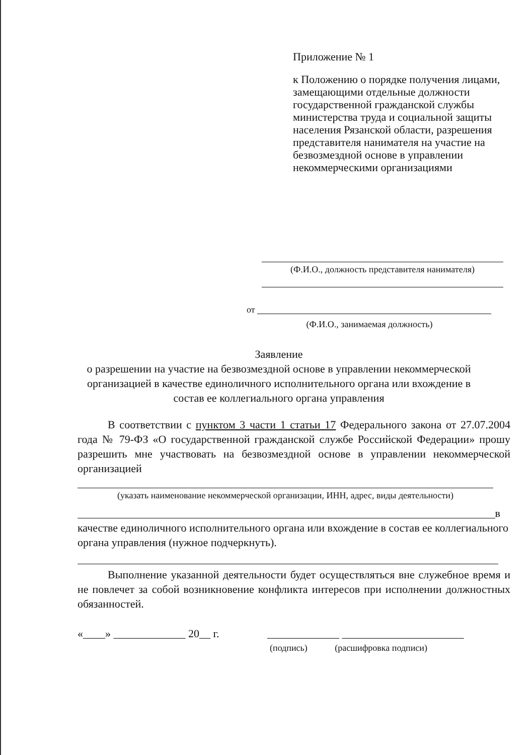Приложение № 1
к Положению о порядке получения лицами, замещающими отдельные должности государственной гражданской службы министерства труда и социальной защиты населения Рязанской области, разрешения представителя нанимателя на участие на безвозмездной основе в управлении некоммерческими организациями
(Ф.И.О., должность представителя нанимателя)
от
(Ф.И.О., занимаемая должность)
Заявление
о разрешении на участие на безвозмездной основе в управлении некоммерческой организацией в качестве единоличного исполнительного органа или вхождение в состав ее коллегиального органа управления
В соответствии с пунктом 3 части 1 статьи 17 Федерального закона от 27.07.2004 года № 79-ФЗ «О государственной гражданской службе Российской Федерации» прошу разрешить мне участвовать на безвозмездной основе в управлении некоммерческой организацией
(указать наименование некоммерческой организации, ИНН, адрес, виды деятельности)
в
качестве единоличного исполнительного органа или вхождение в состав ее коллегиального органа управления (нужное подчеркнуть).
Выполнение указанной деятельности будет осуществляться вне служебное время и не повлечет за собой возникновение конфликта интересов при исполнении должностных обязанностей.
«____» _____________ 20__ г. _____________ ______________________
(подпись) (расшифровка подписи)